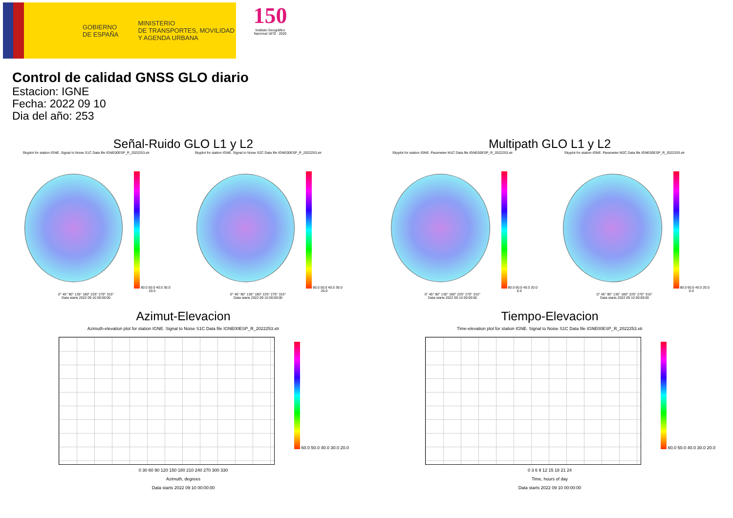GOBIERNO
DE ESPAÑA
MINISTERIO
DE TRANSPORTES, MOVILIDAD
Y AGENDA URBANA
150
Instituto Geográfico Nacional 1870 - 2020
Control de calidad GNSS GLO diario
Estacion: IGNE
Fecha: 2022 09 10
Dia del año: 253
Señal-Ruido GLO L1 y L2
Skyplot for station IGNE. Signal to Noise S1C Data file IGNE00ESP_R_2022253.xtr
60.0 50.0 40.0 30.0 20.0
0° 45° 90° 135° 180° 225° 270° 315°
Data starts 2022 09 10 00:00:00
Skyplot for station IGNE. Signal to Noise S2C Data file IGNE00ESP_R_2022253.xtr
60.0 50.0 40.0 30.0 20.0
0° 45° 90° 135° 180° 225° 270° 315°
Data starts 2022 09 10 00:00:00
Multipath GLO L1 y L2
Skyplot for station IGNE. Parameter M1C Data file IGNE00ESP_R_2022253.xtr
80.0 60.0 40.0 20.0 0.0
0° 45° 90° 135° 180° 225° 270° 315°
Data starts 2022 09 10 00:00:00
Skyplot for station IGNE. Parameter M2C Data file IGNE00ESP_R_2022253.xtr
80.0 60.0 40.0 20.0 0.0
0° 45° 90° 135° 180° 225° 270° 315°
Data starts 2022 09 10 00:00:00
Azimut-Elevacion
Azimuth-elevation plot for station IGNE. Signal to Noise S1C Data file IGNE00ESP_R_2022253.xtr
60.0 50.0 40.0 30.0 20.0
0 30 60 90 120 150 180 210 240 270 300 330
Azimuth, degrees
Data starts 2022 09 10 00:00:00
Tiempo-Elevacion
Time-elevation plot for station IGNE. Signal to Noise S1C Data file IGNE00ESP_R_2022253.xtr
60.0 50.0 40.0 30.0 20.0
0 3 6 9 12 15 18 21 24
Time, hours of day
Data starts 2022 09 10 00:00:00